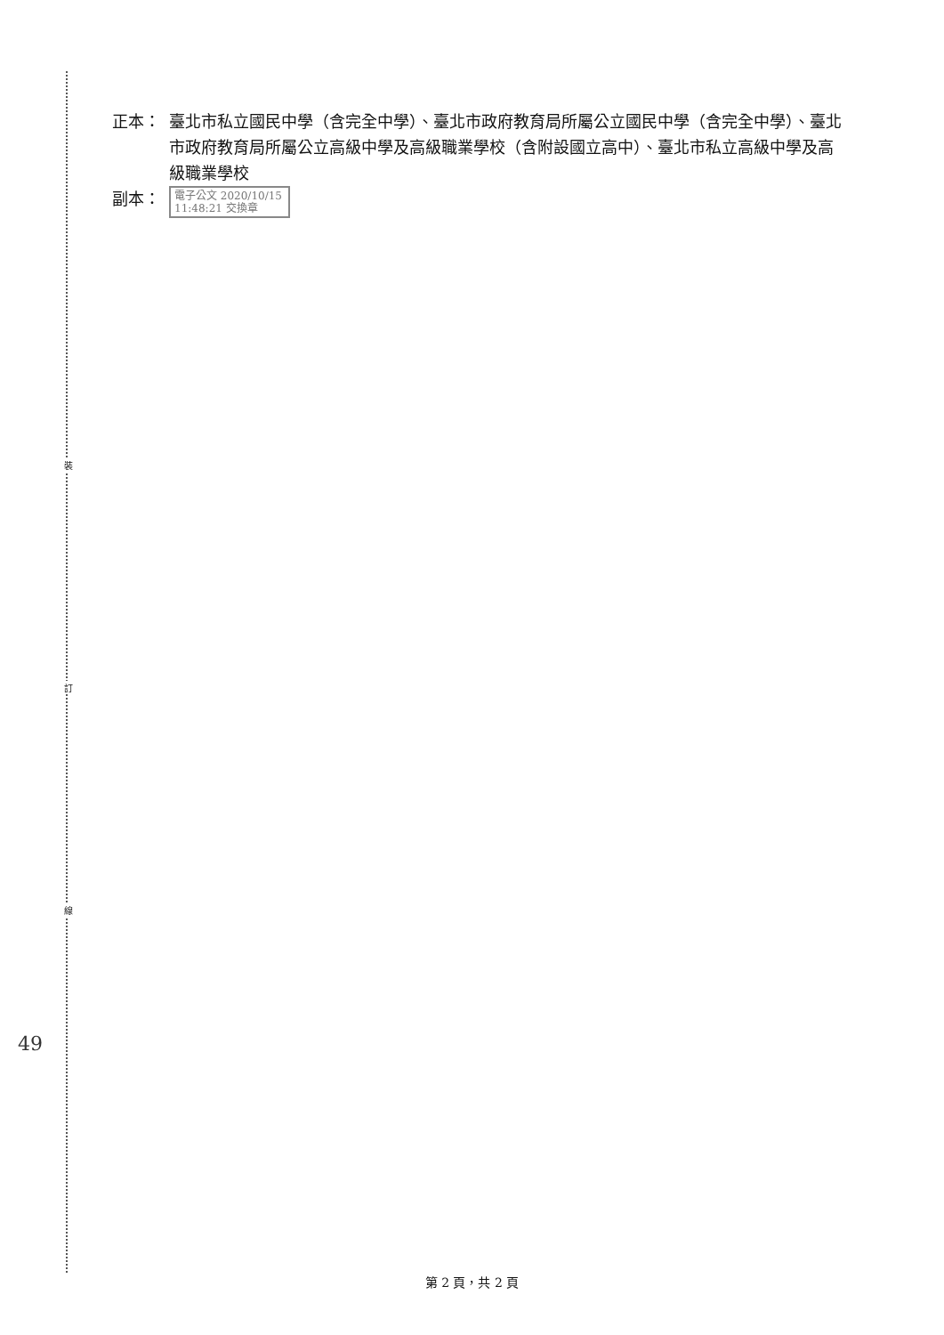裝
訂
線
49
正本： 臺北市私立國民中學（含完全中學）、臺北市政府教育局所屬公立國民中學（含完全中學）、臺北市政府教育局所屬公立高級中學及高級職業學校（含附設國立高中）、臺北市私立高級中學及高級職業學校
副本：
電子公文 2020/10/15 11:48:21 交換章
第 2 頁，共 2 頁